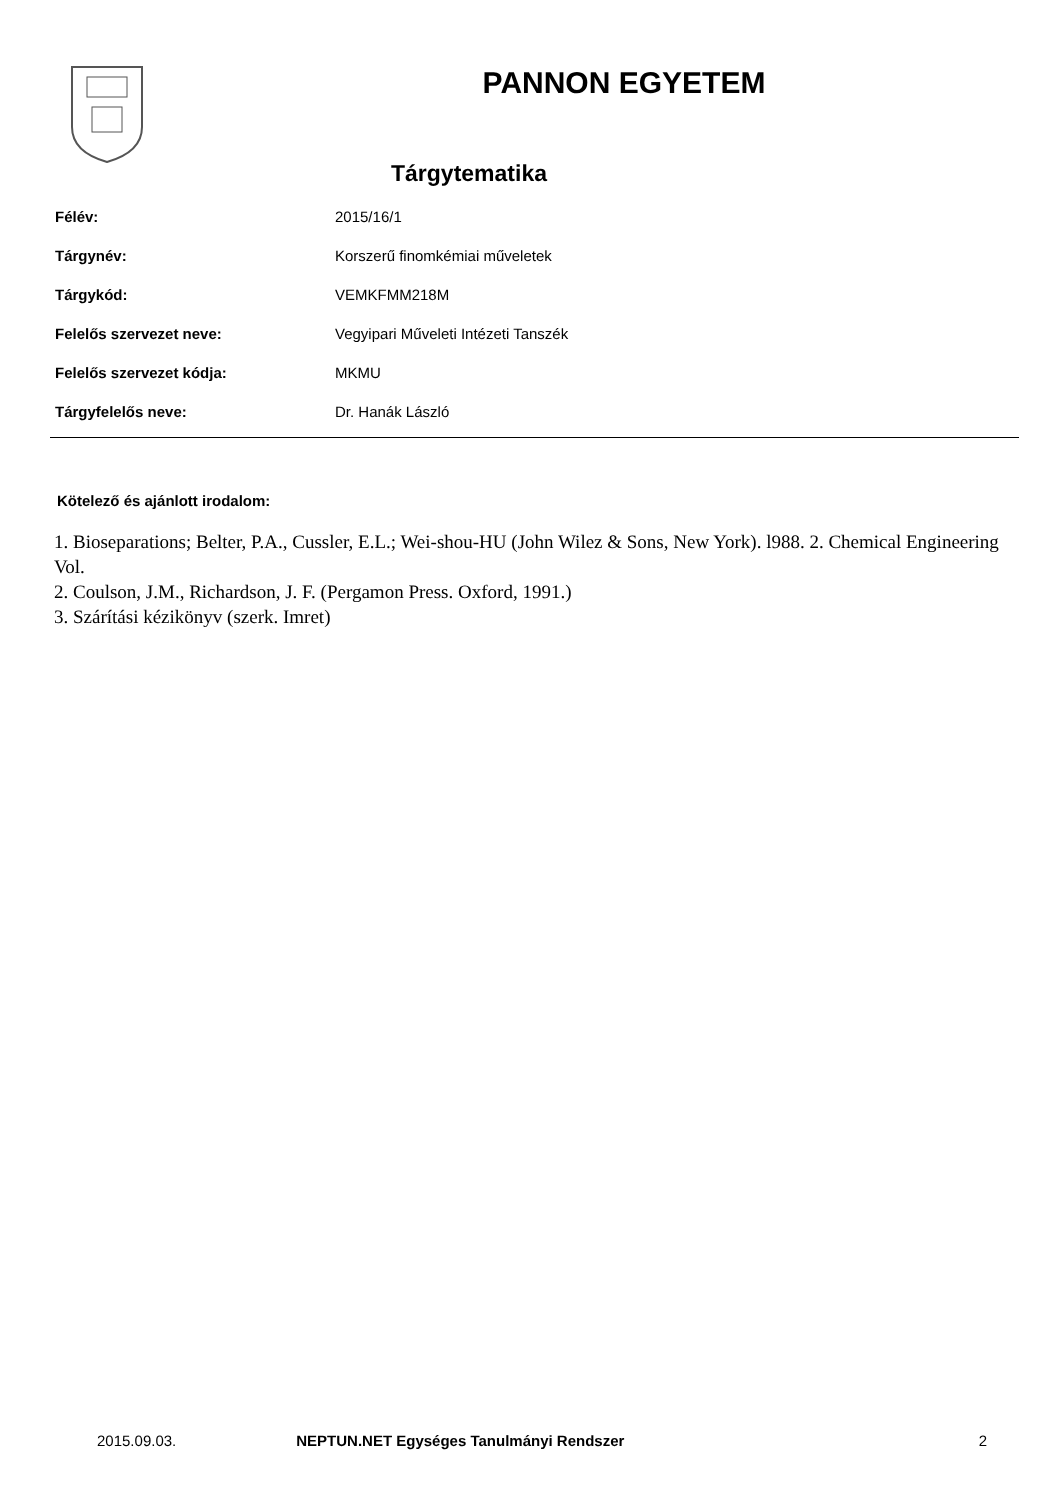PANNON EGYETEM
Tárgytematika
| Félév: | 2015/16/1 |
| Tárgynév: | Korszerű finomkémiai műveletek |
| Tárgykód: | VEMKFMM218M |
| Felelős szervezet neve: | Vegyipari Műveleti Intézeti Tanszék |
| Felelős szervezet kódja: | MKMU |
| Tárgyfelelős neve: | Dr. Hanák László |
Kötelező és ajánlott irodalom:
1. Bioseparations; Belter, P.A., Cussler, E.L.; Wei-shou-HU (John Wilez & Sons, New York). l988. 2. Chemical Engineering Vol.
2. Coulson, J.M., Richardson, J. F. (Pergamon Press. Oxford, 1991.)
3. Szárítási kézikönyv (szerk. Imret)
2015.09.03. NEPTUN.NET Egységes Tanulmányi Rendszer 2